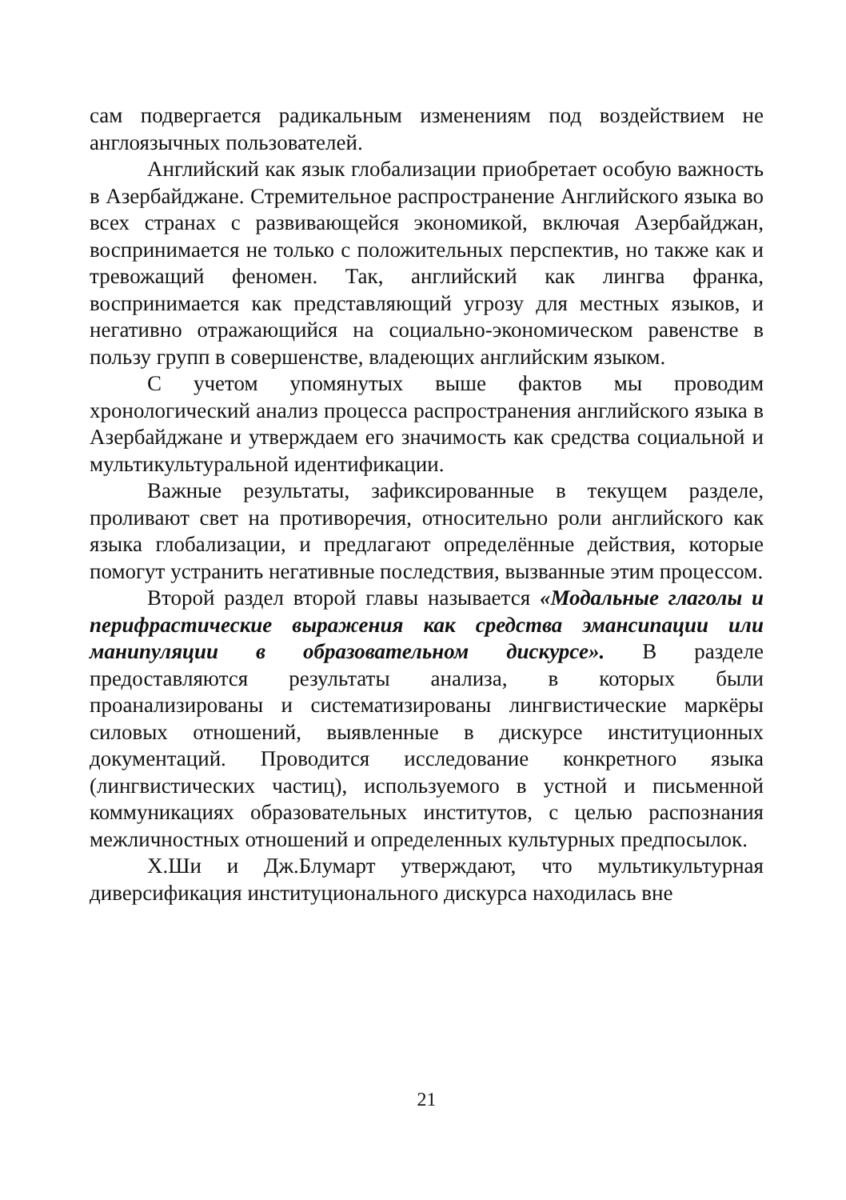сам подвергается радикальным изменениям под воздействием не англоязычных пользователей.
Английский как язык глобализации приобретает особую важность в Азербайджане. Стремительное распространение Английского языка во всех странах с развивающейся экономикой, включая Азербайджан, воспринимается не только с положительных перспектив, но также как и тревожащий феномен. Так, английский как лингва франка, воспринимается как представляющий угрозу для местных языков, и негативно отражающийся на социально-экономическом равенстве в пользу групп в совершенстве, владеющих английским языком.
С учетом упомянутых выше фактов мы проводим хронологический анализ процесса распространения английского языка в Азербайджане и утверждаем его значимость как средства социальной и мультикультуральной идентификации.
Важные результаты, зафиксированные в текущем разделе, проливают свет на противоречия, относительно роли английского как языка глобализации, и предлагают определённые действия, которые помогут устранить негативные последствия, вызванные этим процессом.
Второй раздел второй главы называется «Модальные глаголы и перифрастические выражения как средства эмансипации или манипуляции в образовательном дискурсе». В разделе предоставляются результаты анализа, в которых были проанализированы и систематизированы лингвистические маркёры силовых отношений, выявленные в дискурсе институционных документаций. Проводится исследование конкретного языка (лингвистических частиц), используемого в устной и письменной коммуникациях образовательных институтов, с целью распознания межличностных отношений и определенных культурных предпосылок.
Х.Ши и Дж.Блумарт утверждают, что мультикультурная диверсификация институционального дискурса находилась вне
21